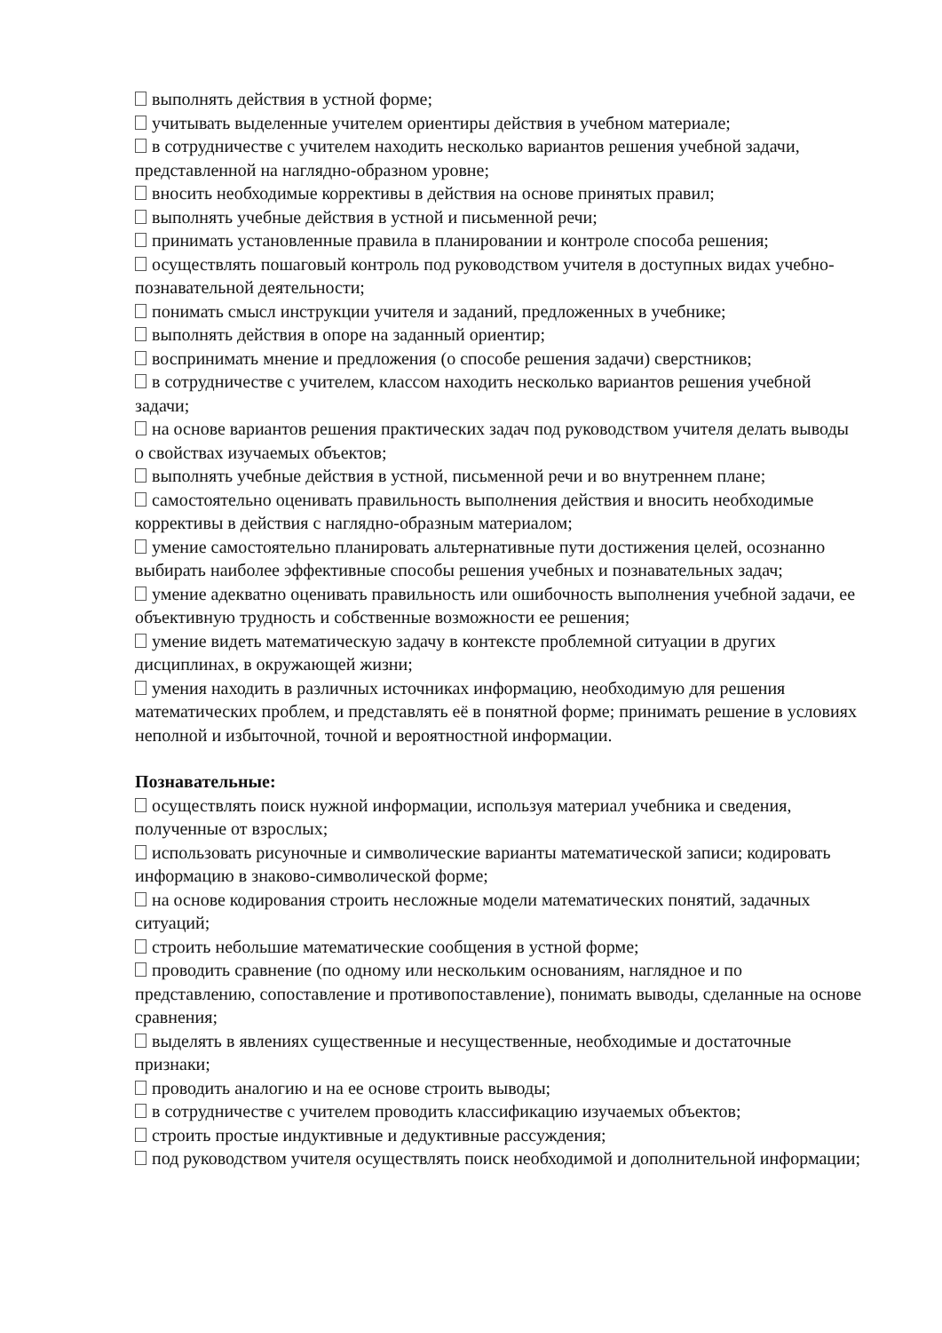выполнять действия в устной форме;
учитывать выделенные учителем ориентиры действия в учебном материале;
в сотрудничестве с учителем находить несколько вариантов решения учебной задачи, представленной на наглядно-образном уровне;
вносить необходимые коррективы в действия на основе принятых правил;
выполнять учебные действия в устной и письменной речи;
принимать установленные правила в планировании и контроле способа решения;
осуществлять пошаговый контроль под руководством учителя в доступных видах учебно-познавательной деятельности;
понимать смысл инструкции учителя и заданий, предложенных в учебнике;
выполнять действия в опоре на заданный ориентир;
воспринимать мнение и предложения (о способе решения задачи) сверстников;
в сотрудничестве с учителем, классом находить несколько вариантов решения учебной задачи;
на основе вариантов решения практических задач под руководством учителя делать выводы о свойствах изучаемых объектов;
выполнять учебные действия в устной, письменной речи и во внутреннем плане;
самостоятельно оценивать правильность выполнения действия и вносить необходимые коррективы в действия с наглядно-образным материалом;
умение самостоятельно планировать альтернативные пути достижения целей, осознанно выбирать наиболее эффективные способы решения учебных и познавательных задач;
умение адекватно оценивать правильность или ошибочность выполнения учебной задачи, ее объективную трудность и собственные возможности ее решения;
умение видеть математическую задачу в контексте проблемной ситуации в других дисциплинах, в окружающей жизни;
умения находить в различных источниках информацию, необходимую для решения математических проблем, и представлять её в понятной форме; принимать решение в условиях неполной и избыточной, точной и вероятностной информации.
Познавательные:
осуществлять поиск нужной информации, используя материал учебника и сведения, полученные от взрослых;
использовать рисуночные и символические варианты математической записи; кодировать информацию в знаково-символической форме;
на основе кодирования строить несложные модели математических понятий, задачных ситуаций;
строить небольшие математические сообщения в устной форме;
проводить сравнение (по одному или нескольким основаниям, наглядное и по представлению, сопоставление и противопоставление), понимать выводы, сделанные на основе сравнения;
выделять в явлениях существенные и несущественные, необходимые и достаточные признаки;
проводить аналогию и на ее основе строить выводы;
в сотрудничестве с учителем проводить классификацию изучаемых объектов;
строить простые индуктивные и дедуктивные рассуждения;
под руководством учителя осуществлять поиск необходимой и дополнительной информации;